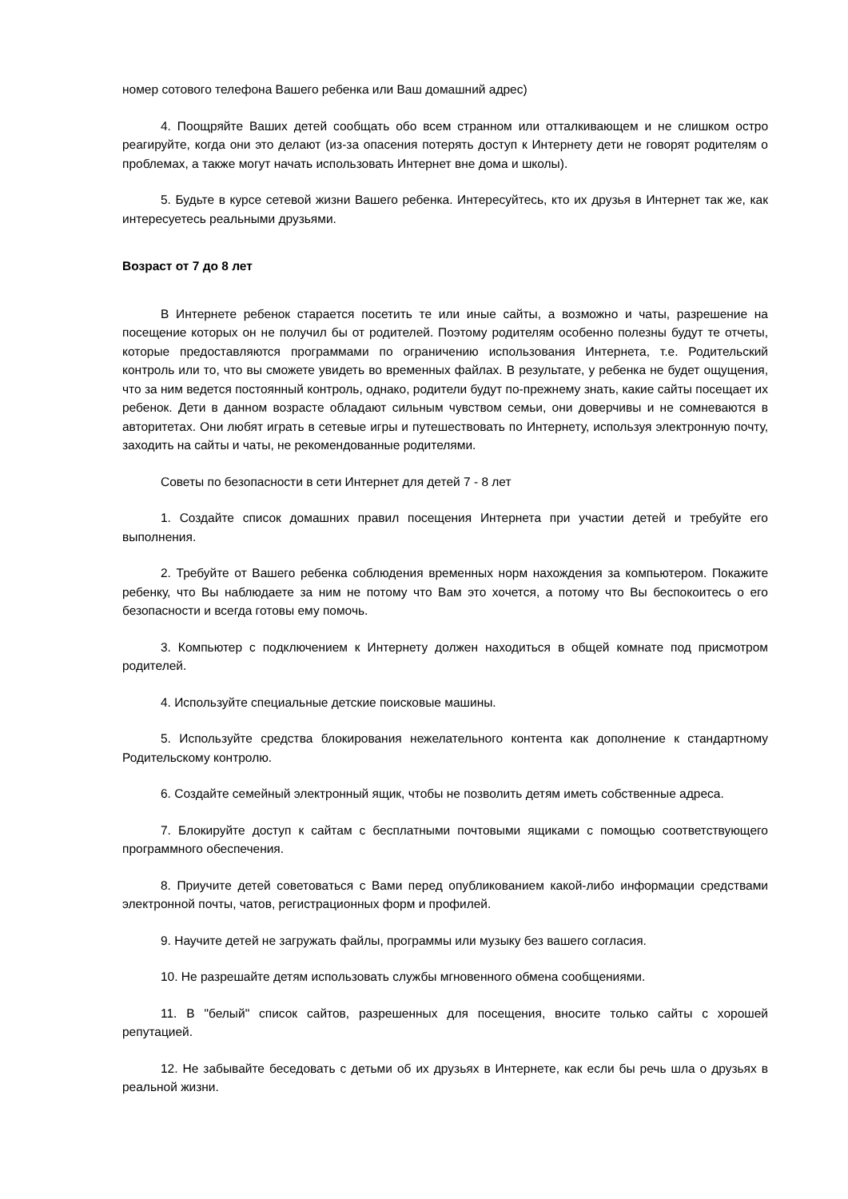номер сотового телефона Вашего ребенка или Ваш домашний адрес)
4. Поощряйте Ваших детей сообщать обо всем странном или отталкивающем и не слишком остро реагируйте, когда они это делают (из-за опасения потерять доступ к Интернету дети не говорят родителям о проблемах, а также могут начать использовать Интернет вне дома и школы).
5. Будьте в курсе сетевой жизни Вашего ребенка. Интересуйтесь, кто их друзья в Интернет так же, как интересуетесь реальными друзьями.
Возраст от 7 до 8 лет
В Интернете ребенок старается посетить те или иные сайты, а возможно и чаты, разрешение на посещение которых он не получил бы от родителей. Поэтому родителям особенно полезны будут те отчеты, которые предоставляются программами по ограничению использования Интернета, т.е. Родительский контроль или то, что вы сможете увидеть во временных файлах. В результате, у ребенка не будет ощущения, что за ним ведется постоянный контроль, однако, родители будут по-прежнему знать, какие сайты посещает их ребенок. Дети в данном возрасте обладают сильным чувством семьи, они доверчивы и не сомневаются в авторитетах. Они любят играть в сетевые игры и путешествовать по Интернету, используя электронную почту, заходить на сайты и чаты, не рекомендованные родителями.
Советы по безопасности в сети Интернет для детей 7 - 8 лет
1. Создайте список домашних правил посещения Интернета при участии детей и требуйте его выполнения.
2. Требуйте от Вашего ребенка соблюдения временных норм нахождения за компьютером. Покажите ребенку, что Вы наблюдаете за ним не потому что Вам это хочется, а потому что Вы беспокоитесь о его безопасности и всегда готовы ему помочь.
3. Компьютер с подключением к Интернету должен находиться в общей комнате под присмотром родителей.
4. Используйте специальные детские поисковые машины.
5. Используйте средства блокирования нежелательного контента как дополнение к стандартному Родительскому контролю.
6. Создайте семейный электронный ящик, чтобы не позволить детям иметь собственные адреса.
7. Блокируйте доступ к сайтам с бесплатными почтовыми ящиками с помощью соответствующего программного обеспечения.
8. Приучите детей советоваться с Вами перед опубликованием какой-либо информации средствами электронной почты, чатов, регистрационных форм и профилей.
9. Научите детей не загружать файлы, программы или музыку без вашего согласия.
10. Не разрешайте детям использовать службы мгновенного обмена сообщениями.
11. В "белый" список сайтов, разрешенных для посещения, вносите только сайты с хорошей репутацией.
12. Не забывайте беседовать с детьми об их друзьях в Интернете, как если бы речь шла о друзьях в реальной жизни.